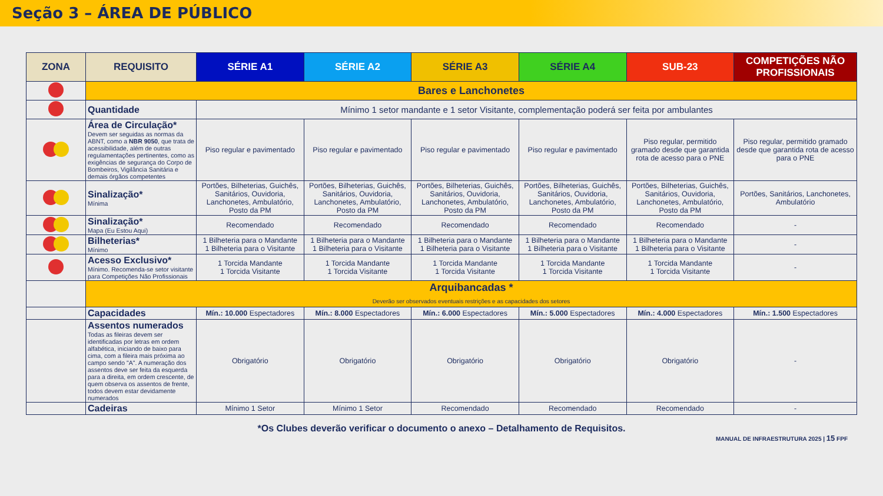Seção 3 – ÁREA DE PÚBLICO
| ZONA | REQUISITO | SÉRIE A1 | SÉRIE A2 | SÉRIE A3 | SÉRIE A4 | SUB-23 | COMPETIÇÕES NÃO PROFISSIONAIS |
| --- | --- | --- | --- | --- | --- | --- | --- |
| | Bares e Lanchonetes | | | | | | |
| | Quantidade | Mínimo 1 setor mandante e 1 setor Visitante, complementação poderá ser feita por ambulantes | | | | | |
| | Área de Circulação* Devem ser seguidas as normas da ABNT, como a NBR 9050 , que trata de acessibilidade, além de outras regulamentações pertinentes, como as exigências de segurança do Corpo de Bombeiros, Vigilância Sanitária e demais órgãos competentes | Piso regular e pavimentado | Piso regular e pavimentado | Piso regular e pavimentado | Piso regular e pavimentado | Piso regular, permitido gramado desde que garantida rota de acesso para o PNE | Piso regular, permitido gramado desde que garantida rota de acesso para o PNE |
| | Sinalização* Mínima | Portões, Bilheterias, Guichês, Sanitários, Ouvidoria, Lanchonetes, Ambulatório, Posto da PM | Portões, Bilheterias, Guichês, Sanitários, Ouvidoria, Lanchonetes, Ambulatório, Posto da PM | Portões, Bilheterias, Guichês, Sanitários, Ouvidoria, Lanchonetes, Ambulatório, Posto da PM | Portões, Bilheterias, Guichês, Sanitários, Ouvidoria, Lanchonetes, Ambulatório, Posto da PM | Portões, Bilheterias, Guichês, Sanitários, Ouvidoria, Lanchonetes, Ambulatório, Posto da PM | Portões, Sanitários, Lanchonetes, Ambulatório |
| | Sinalização* Mapa (Eu Estou Aqui) | Recomendado | Recomendado | Recomendado | Recomendado | Recomendado | - |
| | Bilheterias* Mínimo | 1 Bilheteria para o Mandante 1 Bilheteria para o Visitante | 1 Bilheteria para o Mandante 1 Bilheteria para o Visitante | 1 Bilheteria para o Mandante 1 Bilheteria para o Visitante | 1 Bilheteria para o Mandante 1 Bilheteria para o Visitante | 1 Bilheteria para o Mandante 1 Bilheteria para o Visitante | - |
| | Acesso Exclusivo* Mínimo. Recomenda-se setor visitante para Competições Não Profissionais | 1 Torcida Mandante 1 Torcida Visitante | 1 Torcida Mandante 1 Torcida Visitante | 1 Torcida Mandante 1 Torcida Visitante | 1 Torcida Mandante 1 Torcida Visitante | 1 Torcida Mandante 1 Torcida Visitante | - |
| | Arquibancadas * Deverão ser observados eventuais restrições e as capacidades dos setores | | | | | | |
| | Capacidades | Mín.: 10.000 Espectadores | Mín.: 8.000 Espectadores | Mín.: 6.000 Espectadores | Mín.: 5.000 Espectadores | Mín.: 4.000 Espectadores | Mín.: 1.500 Espectadores |
| | Assentos numerados Todas as fileiras devem ser identificadas por letras em ordem alfabética, iniciando de baixo para cima, com a fileira mais próxima ao campo sendo "A". A numeração dos assentos deve ser feita da esquerda para a direita, em ordem crescente, de quem observa os assentos de frente, todos devem estar devidamente numerados | Obrigatório | Obrigatório | Obrigatório | Obrigatório | Obrigatório | - |
| | Cadeiras | Mínimo 1 Setor | Mínimo 1 Setor | Recomendado | Recomendado | Recomendado | - |
*Os Clubes deverão verificar o documento o anexo – Detalhamento de Requisitos.
MANUAL DE INFRAESTRUTURA 2025 | 15 FPF